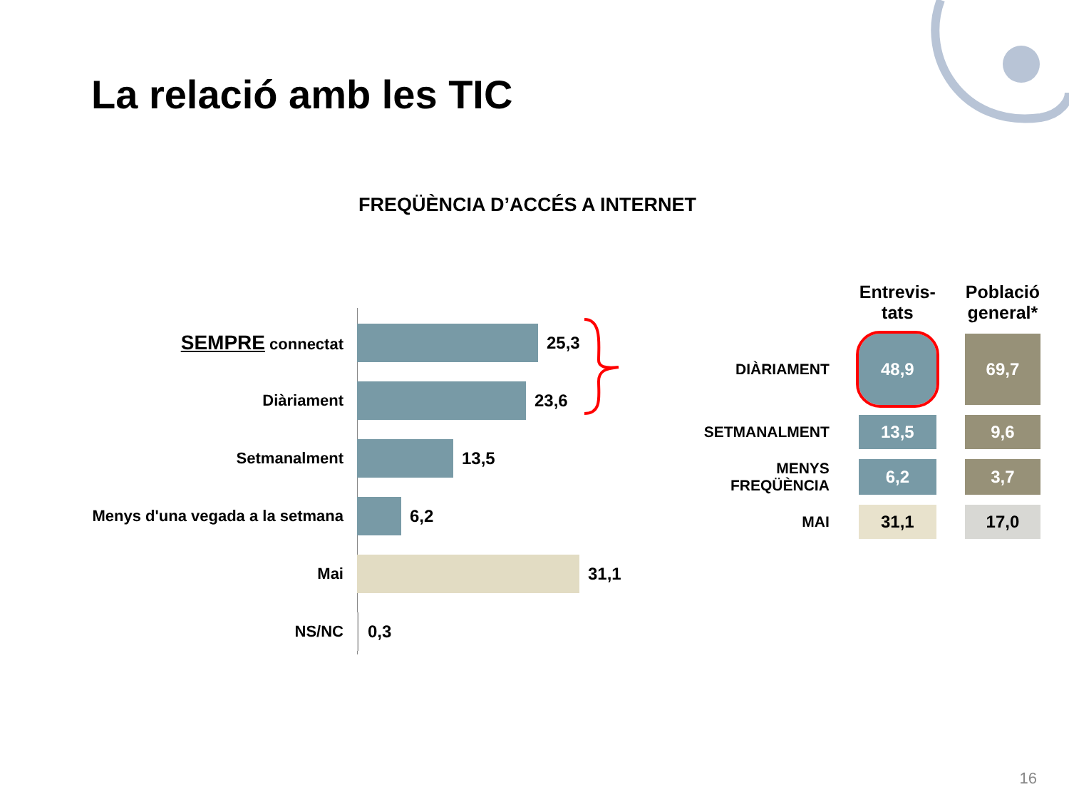La relació amb les TIC
FREQÜÈNCIA D’ACCÉS A INTERNET
SEMPRE connectat 25,3
Diàriament 23,6
Setmanalment 13,5
Menys d'una vegada a la setmana
6,2
Mai 31,1
NS/NC 0,3
| | Entrevis- tats | Població general* |
| --- | --- | --- |
| DIÀRIAMENT | 48,9 | 69,7 |
| SETMANALMENT | 13,5 | 9,6 |
| MENYS FREQÜÈNCIA | 6,2 | 3,7 |
| MAI | 31,1 | 17,0 |
16